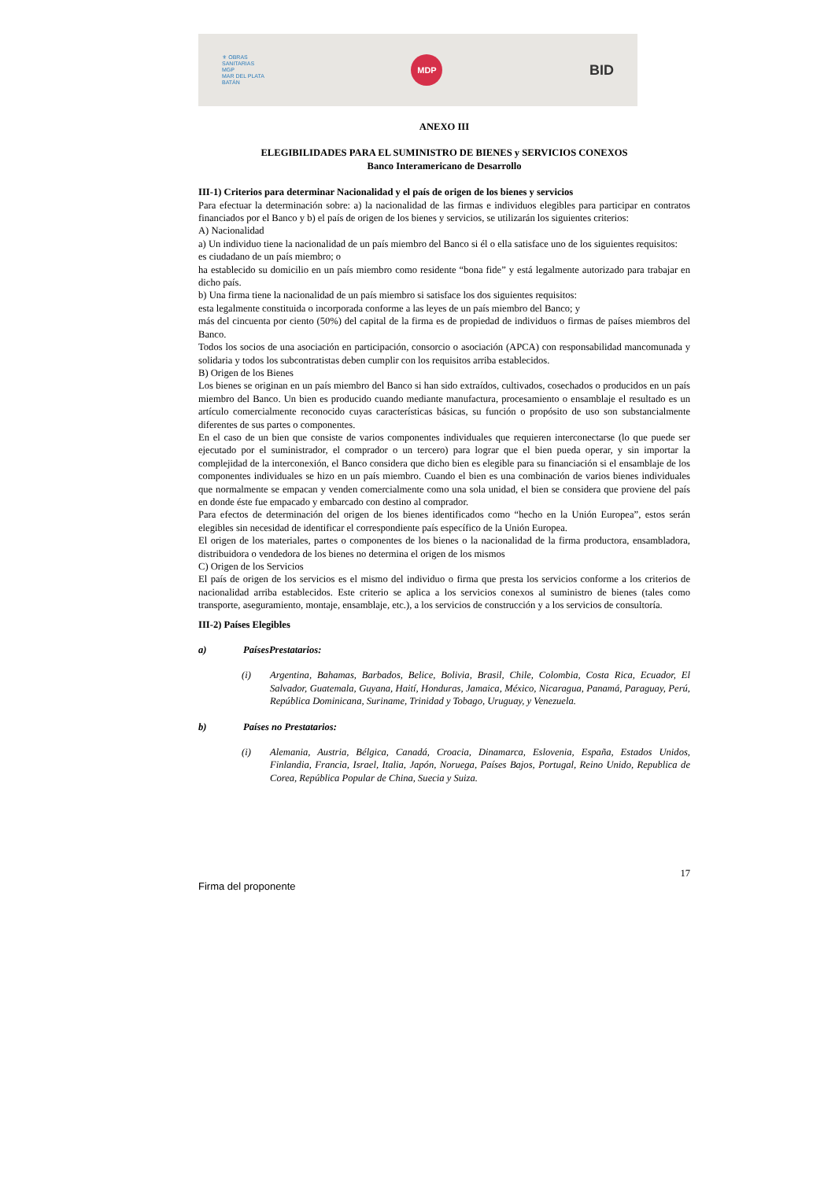⚜ OBRAS
SANITARIAS
MGP
MAR DEL PLATA
BATÁN
MDP
BID
ANEXO III
ELEGIBILIDADES PARA EL SUMINISTRO DE BIENES y SERVICIOS CONEXOS
Banco Interamericano de Desarrollo
III-1) Criterios para determinar Nacionalidad y el país de origen de los bienes y servicios
Para efectuar la determinación sobre: a) la nacionalidad de las firmas e individuos elegibles para participar en contratos financiados por el Banco y b) el país de origen de los bienes y servicios, se utilizarán los siguientes criterios:
A) Nacionalidad
a) Un individuo tiene la nacionalidad de un país miembro del Banco si él o ella satisface uno de los siguientes requisitos:
es ciudadano de un país miembro; o
ha establecido su domicilio en un país miembro como residente “bona fide” y está legalmente autorizado para trabajar en dicho país.
b) Una firma tiene la nacionalidad de un país miembro si satisface los dos siguientes requisitos:
esta legalmente constituida o incorporada conforme a las leyes de un país miembro del Banco; y
más del cincuenta por ciento (50%) del capital de la firma es de propiedad de individuos o firmas de países miembros del Banco.
Todos los socios de una asociación en participación, consorcio o asociación (APCA) con responsabilidad mancomunada y solidaria y todos los subcontratistas deben cumplir con los requisitos arriba establecidos.
B) Origen de los Bienes
Los bienes se originan en un país miembro del Banco si han sido extraídos, cultivados, cosechados o producidos en un país miembro del Banco. Un bien es producido cuando mediante manufactura, procesamiento o ensamblaje el resultado es un artículo comercialmente reconocido cuyas características básicas, su función o propósito de uso son substancialmente diferentes de sus partes o componentes.
En el caso de un bien que consiste de varios componentes individuales que requieren interconectarse (lo que puede ser ejecutado por el suministrador, el comprador o un tercero) para lograr que el bien pueda operar, y sin importar la complejidad de la interconexión, el Banco considera que dicho bien es elegible para su financiación si el ensamblaje de los componentes individuales se hizo en un país miembro. Cuando el bien es una combinación de varios bienes individuales que normalmente se empacan y venden comercialmente como una sola unidad, el bien se considera que proviene del país en donde éste fue empacado y embarcado con destino al comprador.
Para efectos de determinación del origen de los bienes identificados como “hecho en la Unión Europea”, estos serán elegibles sin necesidad de identificar el correspondiente país específico de la Unión Europea.
El origen de los materiales, partes o componentes de los bienes o la nacionalidad de la firma productora, ensambladora, distribuidora o vendedora de los bienes no determina el origen de los mismos
C) Origen de los Servicios
El país de origen de los servicios es el mismo del individuo o firma que presta los servicios conforme a los criterios de nacionalidad arriba establecidos. Este criterio se aplica a los servicios conexos al suministro de bienes (tales como transporte, aseguramiento, montaje, ensamblaje, etc.), a los servicios de construcción y a los servicios de consultoría.
III-2) Países Elegibles
a) PaísesPrestatarios:
(i) Argentina, Bahamas, Barbados, Belice, Bolivia, Brasil, Chile, Colombia, Costa Rica, Ecuador, El Salvador, Guatemala, Guyana, Haití, Honduras, Jamaica, México, Nicaragua, Panamá, Paraguay, Perú, República Dominicana, Suriname, Trinidad y Tobago, Uruguay, y Venezuela.
b) Países no Prestatarios:
(i) Alemania, Austria, Bélgica, Canadá, Croacia, Dinamarca, Eslovenia, España, Estados Unidos, Finlandia, Francia, Israel, Italia, Japón, Noruega, Países Bajos, Portugal, Reino Unido, Republica de Corea, República Popular de China, Suecia y Suiza.
17
Firma del proponente